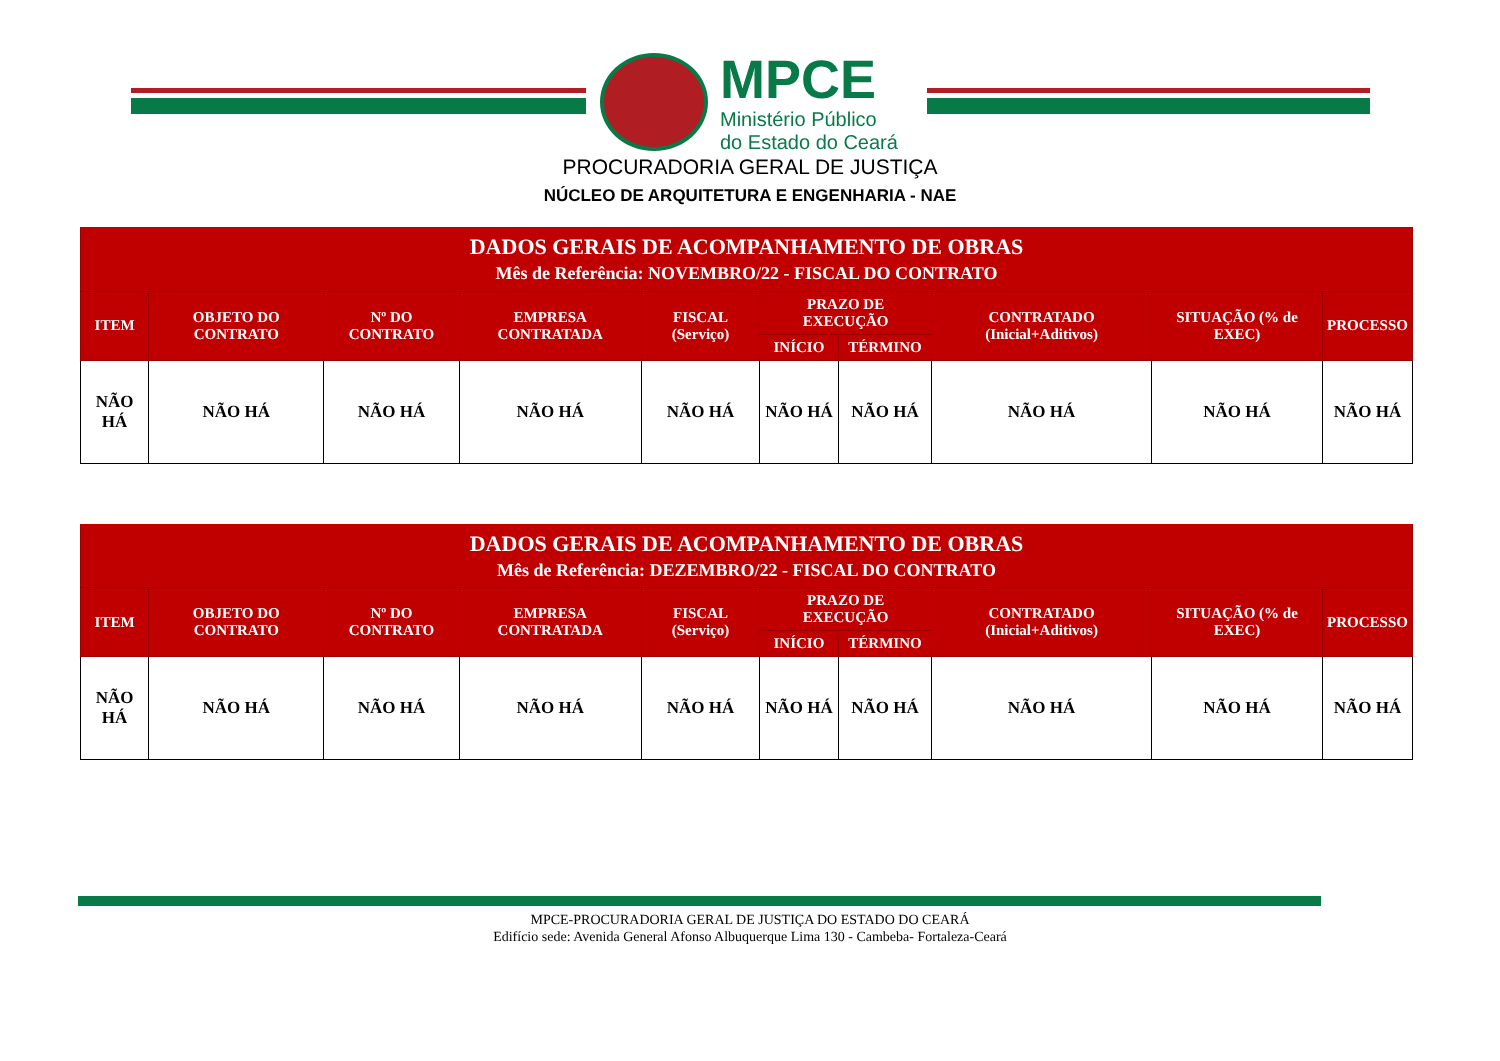MPCE
Ministério Público
do Estado do Ceará
PROCURADORIA GERAL DE JUSTIÇA
NÚCLEO DE ARQUITETURA E ENGENHARIA - NAE
| DADOS GERAIS DE ACOMPANHAMENTO DE OBRAS Mês de Referência: NOVEMBRO/22 - FISCAL DO CONTRATO | | | | | | | | | |
| --- | --- | --- | --- | --- | --- | --- | --- | --- | --- |
| ITEM | OBJETO DO CONTRATO | Nº DO CONTRATO | EMPRESA CONTRATADA | FISCAL (Serviço) | PRAZO DE EXECUÇÃO | | CONTRATADO (Inicial+Aditivos) | SITUAÇÃO (% de EXEC) | PROCESSO |
| | | | | | INÍCIO | TÉRMINO | | | |
| NÃO HÁ | NÃO HÁ | NÃO HÁ | NÃO HÁ | NÃO HÁ | NÃO HÁ | NÃO HÁ | NÃO HÁ | NÃO HÁ | NÃO HÁ |
| DADOS GERAIS DE ACOMPANHAMENTO DE OBRAS Mês de Referência: DEZEMBRO/22 - FISCAL DO CONTRATO | | | | | | | | | |
| --- | --- | --- | --- | --- | --- | --- | --- | --- | --- |
| ITEM | OBJETO DO CONTRATO | Nº DO CONTRATO | EMPRESA CONTRATADA | FISCAL (Serviço) | PRAZO DE EXECUÇÃO | | CONTRATADO (Inicial+Aditivos) | SITUAÇÃO (% de EXEC) | PROCESSO |
| | | | | | INÍCIO | TÉRMINO | | | |
| NÃO HÁ | NÃO HÁ | NÃO HÁ | NÃO HÁ | NÃO HÁ | NÃO HÁ | NÃO HÁ | NÃO HÁ | NÃO HÁ | NÃO HÁ |
MPCE-PROCURADORIA GERAL DE JUSTIÇA DO ESTADO DO CEARÁ
Edifício sede: Avenida General Afonso Albuquerque Lima 130 - Cambeba- Fortaleza-Ceará